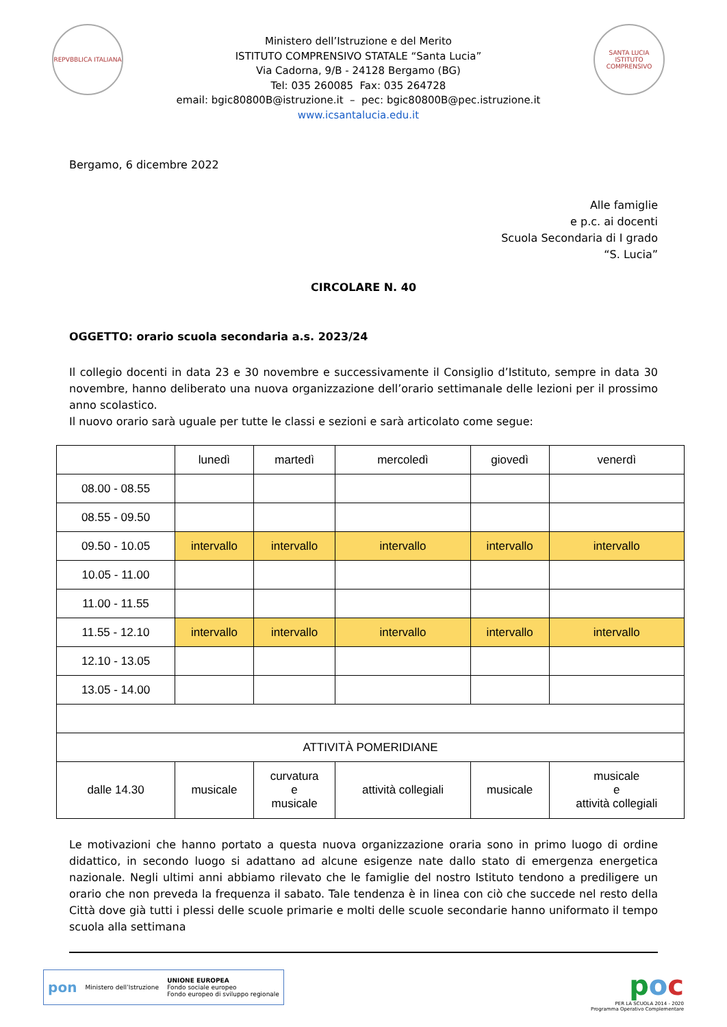REPVBBLICA ITALIANA
Ministero dell’Istruzione e del Merito
ISTITUTO COMPRENSIVO STATALE “Santa Lucia”
Via Cadorna, 9/B - 24128 Bergamo (BG)
Tel: 035 260085 Fax: 035 264728
email: bgic80800B@istruzione.it – pec: bgic80800B@pec.istruzione.it
www.icsantalucia.edu.it
SANTA LUCIA
ISTITUTO COMPRENSIVO
Bergamo, 6 dicembre 2022
Alle famiglie
e p.c. ai docenti
Scuola Secondaria di I grado
“S. Lucia”
CIRCOLARE N. 40
OGGETTO: orario scuola secondaria a.s. 2023/24
Il collegio docenti in data 23 e 30 novembre e successivamente il Consiglio d’Istituto, sempre in data 30 novembre, hanno deliberato una nuova organizzazione dell’orario settimanale delle lezioni per il prossimo anno scolastico.
Il nuovo orario sarà uguale per tutte le classi e sezioni e sarà articolato come segue:
| | lunedì | martedì | mercoledì | giovedì | venerdì |
| 08.00 - 08.55 | | | | | |
| 08.55 - 09.50 | | | | | |
| 09.50 - 10.05 | intervallo | intervallo | intervallo | intervallo | intervallo |
| 10.05 - 11.00 | | | | | |
| 11.00 - 11.55 | | | | | |
| 11.55 - 12.10 | intervallo | intervallo | intervallo | intervallo | intervallo |
| 12.10 - 13.05 | | | | | |
| 13.05 - 14.00 | | | | | |
| ATTIVITÀ POMERIDIANE | | | | | |
| dalle 14.30 | musicale | curvatura e musicale | attività collegiali | musicale | musicale e attività collegiali |
Le motivazioni che hanno portato a questa nuova organizzazione oraria sono in primo luogo di ordine didattico, in secondo luogo si adattano ad alcune esigenze nate dallo stato di emergenza energetica nazionale. Negli ultimi anni abbiamo rilevato che le famiglie del nostro Istituto tendono a prediligere un orario che non preveda la frequenza il sabato. Tale tendenza è in linea con ciò che succede nel resto della Città dove già tutti i plessi delle scuole primarie e molti delle scuole secondarie hanno uniformato il tempo scuola alla settimana
pon Ministero dell’Istruzione UNIONE EUROPEA
Fondo sociale europeo
Fondo europeo di sviluppo regionale
poc
PER LA SCUOLA 2014 - 2020
Programma Operativo Complementare